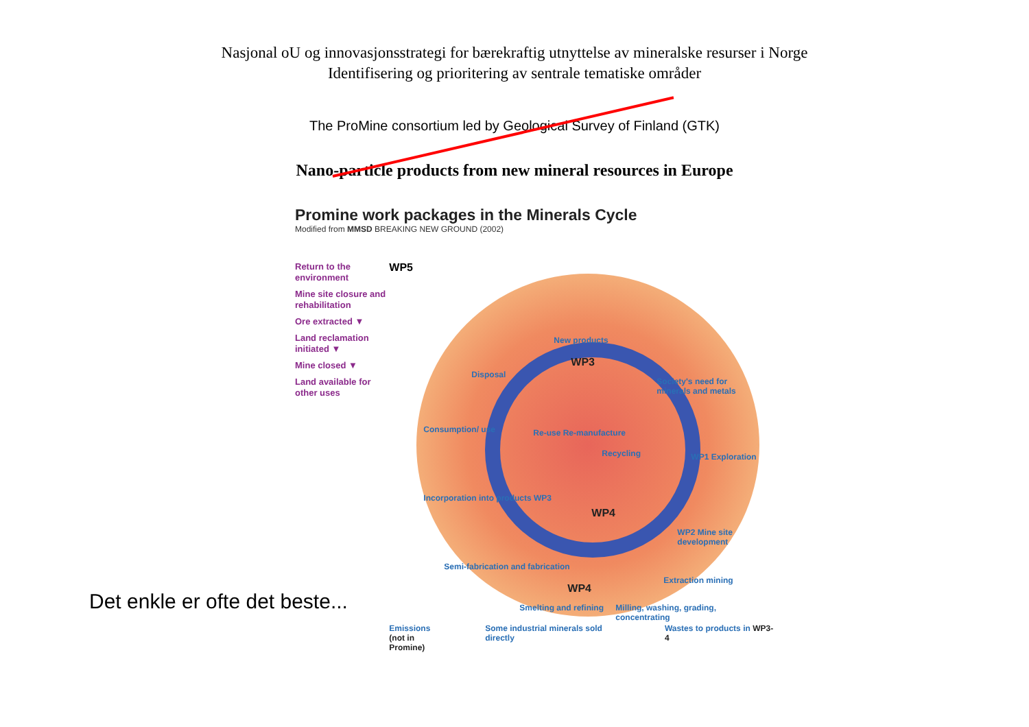Nasjonal oU og innovasjonsstrategi for bærekraftig utnyttelse av mineralske resurser i Norge
Identifisering og prioritering av sentrale tematiske områder
The ProMine consortium led by Geological Survey of Finland (GTK)
Nano-particle products from new mineral resources in Europe
Promine work packages in the Minerals Cycle
Modified from MMSD BREAKING NEW GROUND (2002)
Return to the environment
Mine site closure and rehabilitation
Ore extracted ▼
Land reclamation initiated ▼
Mine closed ▼
Land available for other uses
WP5
New products
WP3
Disposal
Society's need for minerals and metals
Consumption/ use Re-use Re-manufacture
Recycling WP1 Exploration
Incorporation into products WP3
WP4
WP2 Mine site development
Semi-fabrication and fabrication
WP4
Extraction mining
Smelting and refining
Milling, washing, grading, concentrating
Emissions
(not in Promine)
Some industrial minerals sold directly
Wastes to products in WP3-4
Det enkle er ofte det beste...